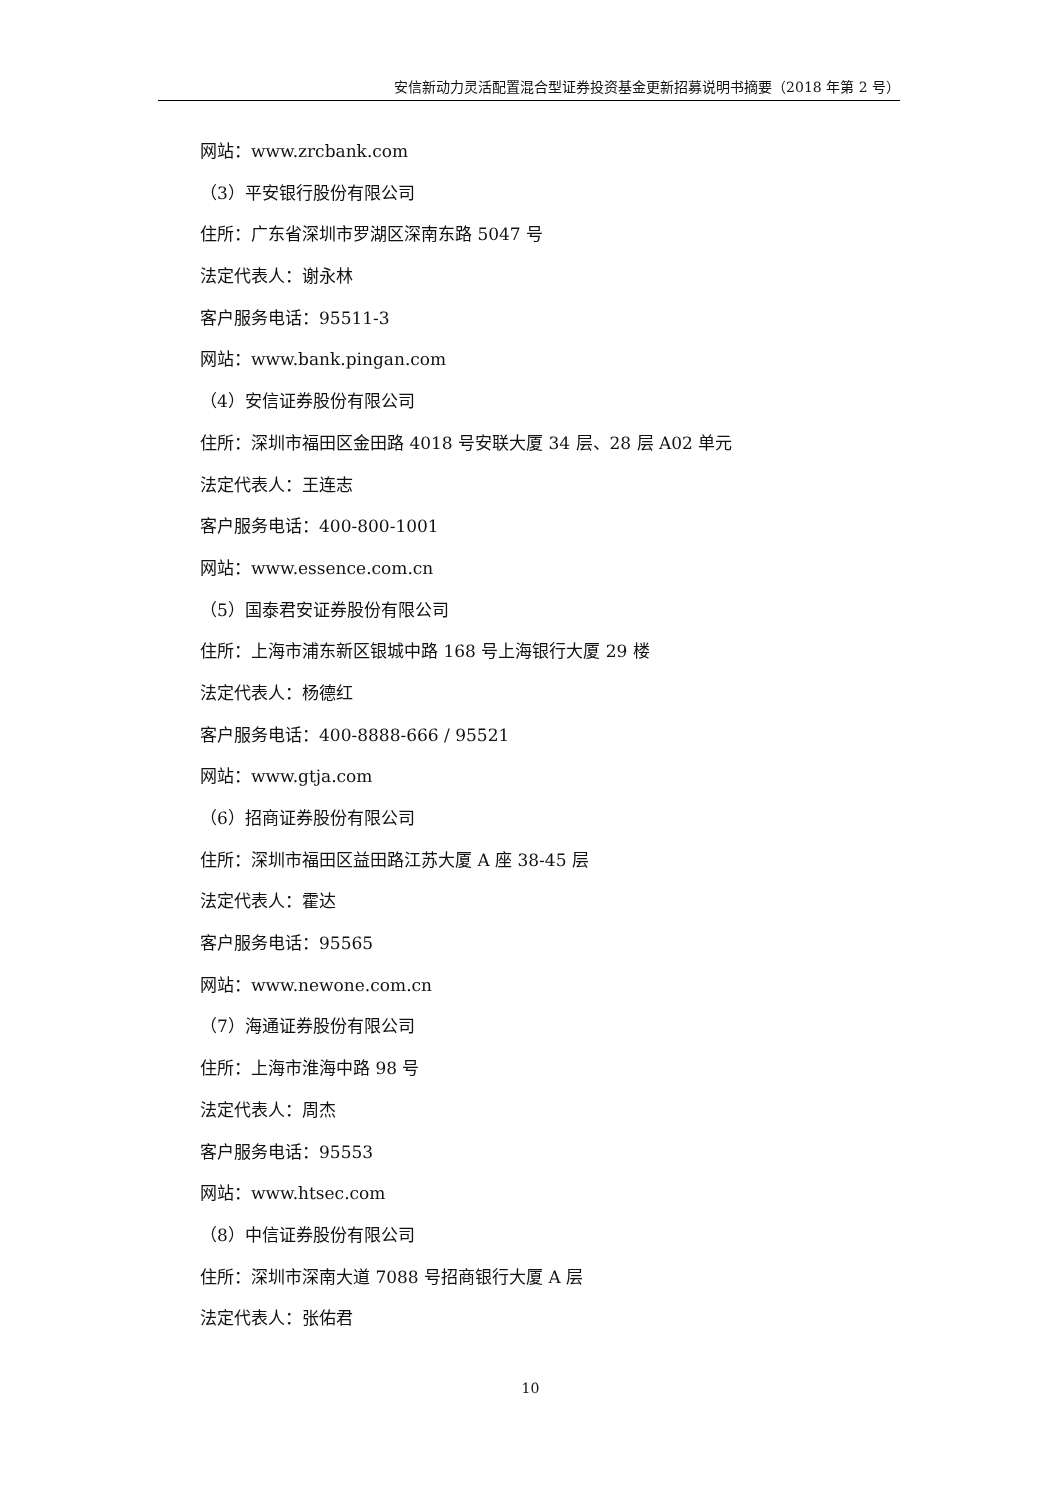安信新动力灵活配置混合型证券投资基金更新招募说明书摘要（2018 年第 2 号）
网站：www.zrcbank.com
（3）平安银行股份有限公司
住所：广东省深圳市罗湖区深南东路 5047 号
法定代表人：谢永林
客户服务电话：95511-3
网站：www.bank.pingan.com
（4）安信证券股份有限公司
住所：深圳市福田区金田路 4018 号安联大厦 34 层、28 层 A02 单元
法定代表人：王连志
客户服务电话：400-800-1001
网站：www.essence.com.cn
（5）国泰君安证券股份有限公司
住所：上海市浦东新区银城中路 168 号上海银行大厦 29 楼
法定代表人：杨德红
客户服务电话：400-8888-666 / 95521
网站：www.gtja.com
（6）招商证券股份有限公司
住所：深圳市福田区益田路江苏大厦 A 座 38-45 层
法定代表人：霍达
客户服务电话：95565
网站：www.newone.com.cn
（7）海通证券股份有限公司
住所：上海市淮海中路 98 号
法定代表人：周杰
客户服务电话：95553
网站：www.htsec.com
（8）中信证券股份有限公司
住所：深圳市深南大道 7088 号招商银行大厦 A 层
法定代表人：张佑君
10